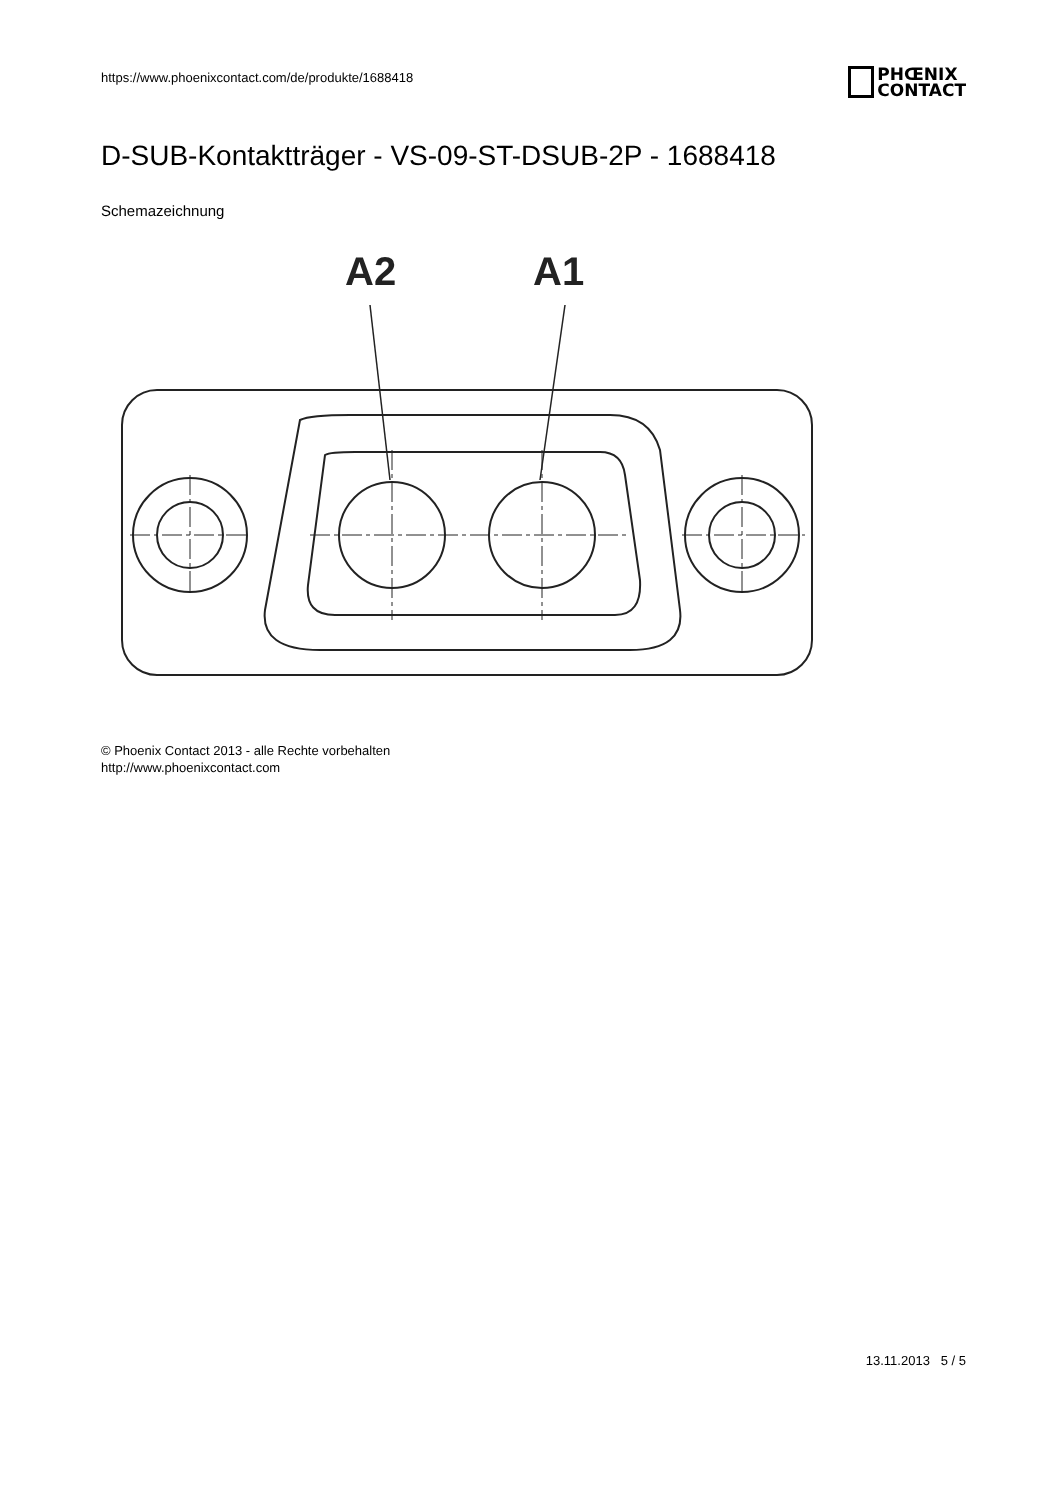https://www.phoenixcontact.com/de/produkte/1688418
PHŒNIX
CONTACT
D-SUB-Kontaktträger - VS-09-ST-DSUB-2P - 1688418
Schemazeichnung
A2
A1
© Phoenix Contact 2013 - alle Rechte vorbehalten
http://www.phoenixcontact.com
13.11.2013 5 / 5